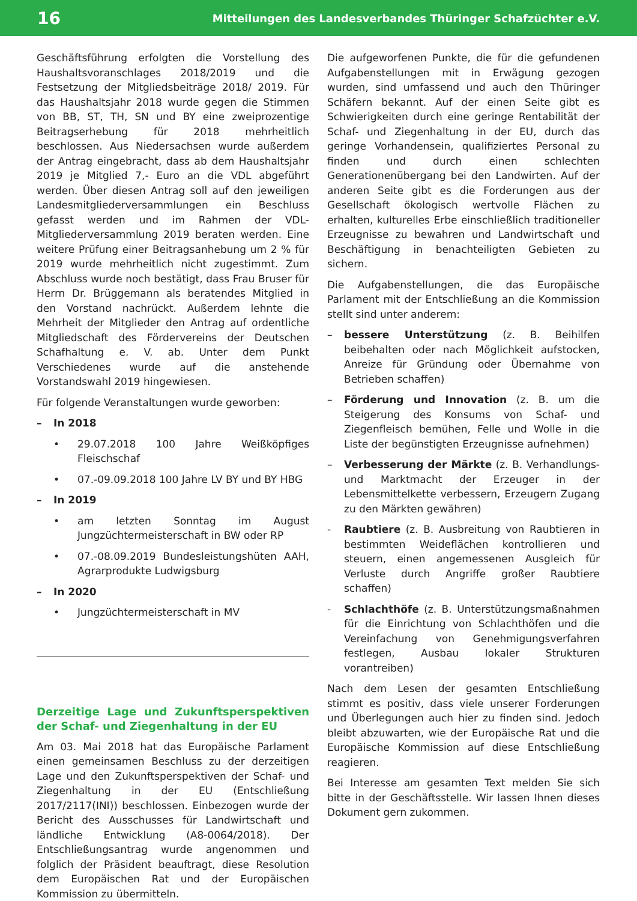16 Mitteilungen des Landesverbandes Thüringer Schafzüchter e.V.
Geschäftsführung erfolgten die Vorstellung des Haushaltsvoranschlages 2018/2019 und die Festsetzung der Mitgliedsbeiträge 2018/ 2019. Für das Haushaltsjahr 2018 wurde gegen die Stimmen von BB, ST, TH, SN und BY eine zweiprozentige Beitragserhebung für 2018 mehrheitlich beschlossen. Aus Niedersachsen wurde außerdem der Antrag eingebracht, dass ab dem Haushaltsjahr 2019 je Mitglied 7,- Euro an die VDL abgeführt werden. Über diesen Antrag soll auf den jeweiligen Landesmitgliederversammlungen ein Beschluss gefasst werden und im Rahmen der VDL-Mitgliederversammlung 2019 beraten werden. Eine weitere Prüfung einer Beitragsanhebung um 2 % für 2019 wurde mehrheitlich nicht zugestimmt. Zum Abschluss wurde noch bestätigt, dass Frau Bruser für Herrn Dr. Brüggemann als beratendes Mitglied in den Vorstand nachrückt. Außerdem lehnte die Mehrheit der Mitglieder den Antrag auf ordentliche Mitgliedschaft des Fördervereins der Deutschen Schafhaltung e. V. ab. Unter dem Punkt Verschiedenes wurde auf die anstehende Vorstandswahl 2019 hingewiesen.
Für folgende Veranstaltungen wurde geworben:
– In 2018
• 29.07.2018 100 Jahre Weißköpfiges Fleischschaf
• 07.-09.09.2018 100 Jahre LV BY und BY HBG
– In 2019
• am letzten Sonntag im August Jungzüchtermeisterschaft in BW oder RP
• 07.-08.09.2019 Bundesleistungshüten AAH, Agrarprodukte Ludwigsburg
– In 2020
• Jungzüchtermeisterschaft in MV
Derzeitige Lage und Zukunftsperspektiven der Schaf- und Ziegenhaltung in der EU
Am 03. Mai 2018 hat das Europäische Parlament einen gemeinsamen Beschluss zu der derzeitigen Lage und den Zukunftsperspektiven der Schaf- und Ziegenhaltung in der EU (Entschließung 2017/2117(INI)) beschlossen. Einbezogen wurde der Bericht des Ausschusses für Landwirtschaft und ländliche Entwicklung (A8-0064/2018). Der Entschließungsantrag wurde angenommen und folglich der Präsident beauftragt, diese Resolution dem Europäischen Rat und der Europäischen Kommission zu übermitteln.
Die aufgeworfenen Punkte, die für die gefundenen Aufgabenstellungen mit in Erwägung gezogen wurden, sind umfassend und auch den Thüringer Schäfern bekannt. Auf der einen Seite gibt es Schwierigkeiten durch eine geringe Rentabilität der Schaf- und Ziegenhaltung in der EU, durch das geringe Vorhandensein, qualifiziertes Personal zu finden und durch einen schlechten Generationenübergang bei den Landwirten. Auf der anderen Seite gibt es die Forderungen aus der Gesellschaft ökologisch wertvolle Flächen zu erhalten, kulturelles Erbe einschließlich traditioneller Erzeugnisse zu bewahren und Landwirtschaft und Beschäftigung in benachteiligten Gebieten zu sichern.
Die Aufgabenstellungen, die das Europäische Parlament mit der Entschließung an die Kommission stellt sind unter anderem:
– bessere Unterstützung (z. B. Beihilfen beibehalten oder nach Möglichkeit aufstocken, Anreize für Gründung oder Übernahme von Betrieben schaffen)
– Förderung und Innovation (z. B. um die Steigerung des Konsums von Schaf- und Ziegenfleisch bemühen, Felle und Wolle in die Liste der begünstigten Erzeugnisse aufnehmen)
– Verbesserung der Märkte (z. B. Verhandlungs- und Marktmacht der Erzeuger in der Lebensmittelkette verbessern, Erzeugern Zugang zu den Märkten gewähren)
- Raubtiere (z. B. Ausbreitung von Raubtieren in bestimmten Weideflächen kontrollieren und steuern, einen angemessenen Ausgleich für Verluste durch Angriffe großer Raubtiere schaffen)
- Schlachthöfe (z. B. Unterstützungsmaßnahmen für die Einrichtung von Schlachthöfen und die Vereinfachung von Genehmigungsverfahren festlegen, Ausbau lokaler Strukturen vorantreiben)
Nach dem Lesen der gesamten Entschließung stimmt es positiv, dass viele unserer Forderungen und Überlegungen auch hier zu finden sind. Jedoch bleibt abzuwarten, wie der Europäische Rat und die Europäische Kommission auf diese Entschließung reagieren.
Bei Interesse am gesamten Text melden Sie sich bitte in der Geschäftsstelle. Wir lassen Ihnen dieses Dokument gern zukommen.